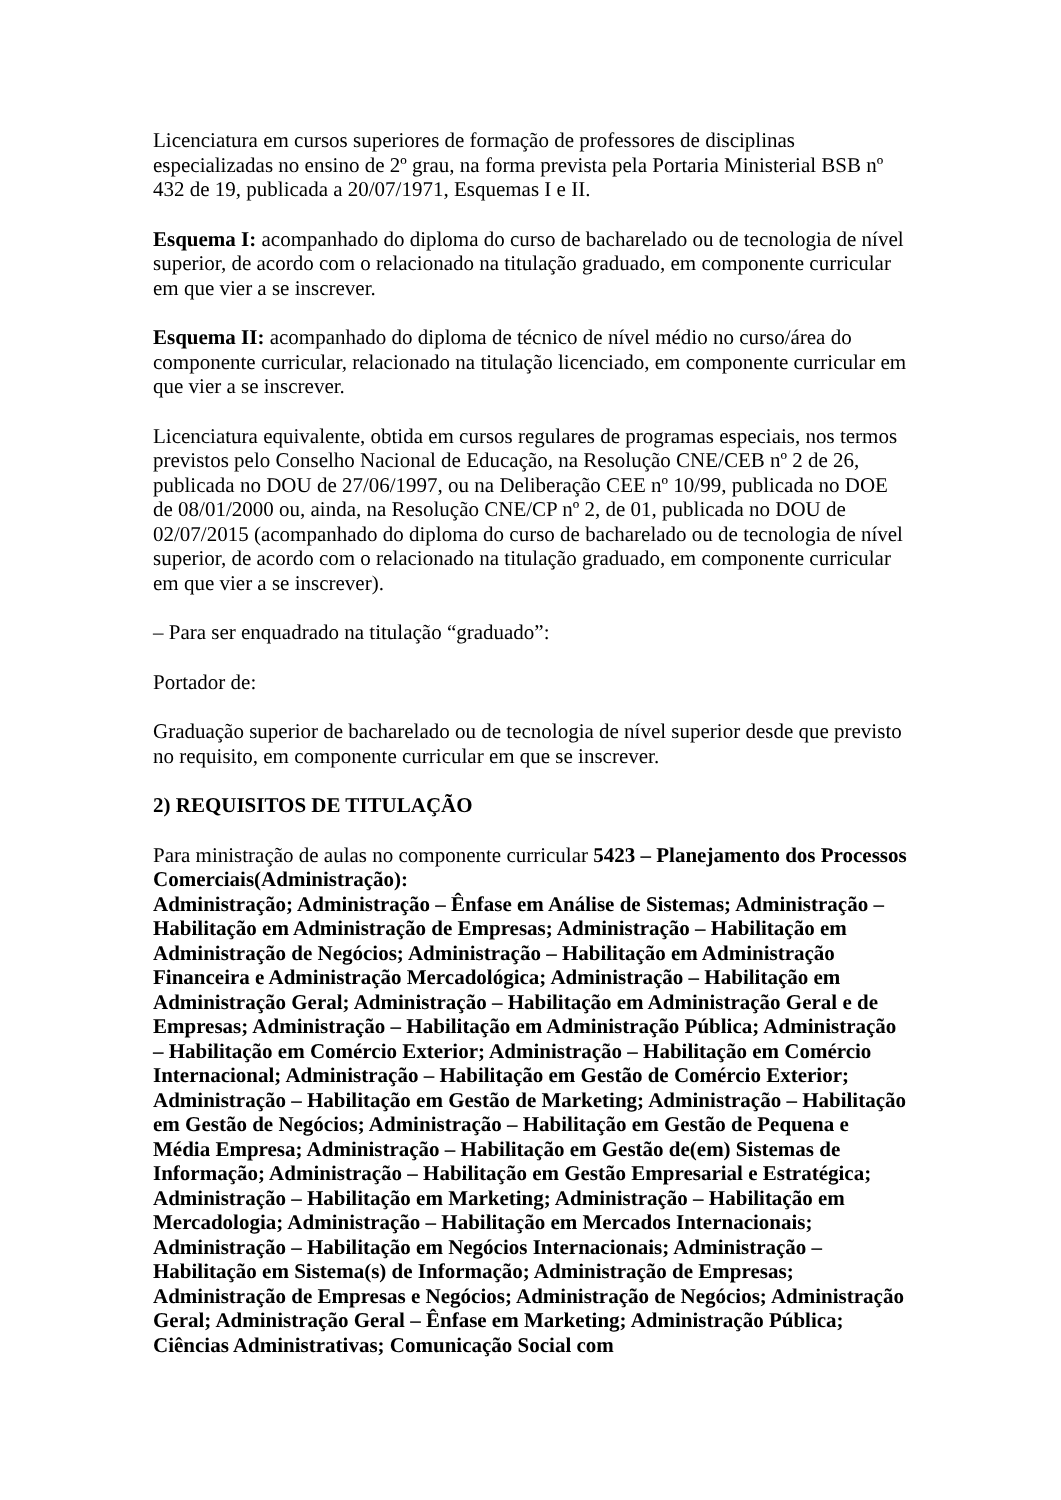Licenciatura em cursos superiores de formação de professores de disciplinas especializadas no ensino de 2º grau, na forma prevista pela Portaria Ministerial BSB nº 432 de 19, publicada a 20/07/1971, Esquemas I e II.
Esquema I: acompanhado do diploma do curso de bacharelado ou de tecnologia de nível superior, de acordo com o relacionado na titulação graduado, em componente curricular em que vier a se inscrever.
Esquema II: acompanhado do diploma de técnico de nível médio no curso/área do componente curricular, relacionado na titulação licenciado, em componente curricular em que vier a se inscrever.
Licenciatura equivalente, obtida em cursos regulares de programas especiais, nos termos previstos pelo Conselho Nacional de Educação, na Resolução CNE/CEB nº 2 de 26, publicada no DOU de 27/06/1997, ou na Deliberação CEE nº 10/99, publicada no DOE de 08/01/2000 ou, ainda, na Resolução CNE/CP nº 2, de 01, publicada no DOU de 02/07/2015 (acompanhado do diploma do curso de bacharelado ou de tecnologia de nível superior, de acordo com o relacionado na titulação graduado, em componente curricular em que vier a se inscrever).
– Para ser enquadrado na titulação “graduado”:
Portador de:
Graduação superior de bacharelado ou de tecnologia de nível superior desde que previsto no requisito, em componente curricular em que se inscrever.
2) REQUISITOS DE TITULAÇÃO
Para ministração de aulas no componente curricular 5423 – Planejamento dos Processos Comerciais(Administração):
Administração; Administração – Ênfase em Análise de Sistemas; Administração – Habilitação em Administração de Empresas; Administração – Habilitação em Administração de Negócios; Administração – Habilitação em Administração Financeira e Administração Mercadológica; Administração – Habilitação em Administração Geral; Administração – Habilitação em Administração Geral e de Empresas; Administração – Habilitação em Administração Pública; Administração – Habilitação em Comércio Exterior; Administração – Habilitação em Comércio Internacional; Administração – Habilitação em Gestão de Comércio Exterior; Administração – Habilitação em Gestão de Marketing; Administração – Habilitação em Gestão de Negócios; Administração – Habilitação em Gestão de Pequena e Média Empresa; Administração – Habilitação em Gestão de(em) Sistemas de Informação; Administração – Habilitação em Gestão Empresarial e Estratégica; Administração – Habilitação em Marketing; Administração – Habilitação em Mercadologia; Administração – Habilitação em Mercados Internacionais; Administração – Habilitação em Negócios Internacionais; Administração – Habilitação em Sistema(s) de Informação; Administração de Empresas; Administração de Empresas e Negócios; Administração de Negócios; Administração Geral; Administração Geral – Ênfase em Marketing; Administração Pública; Ciências Administrativas; Comunicação Social com